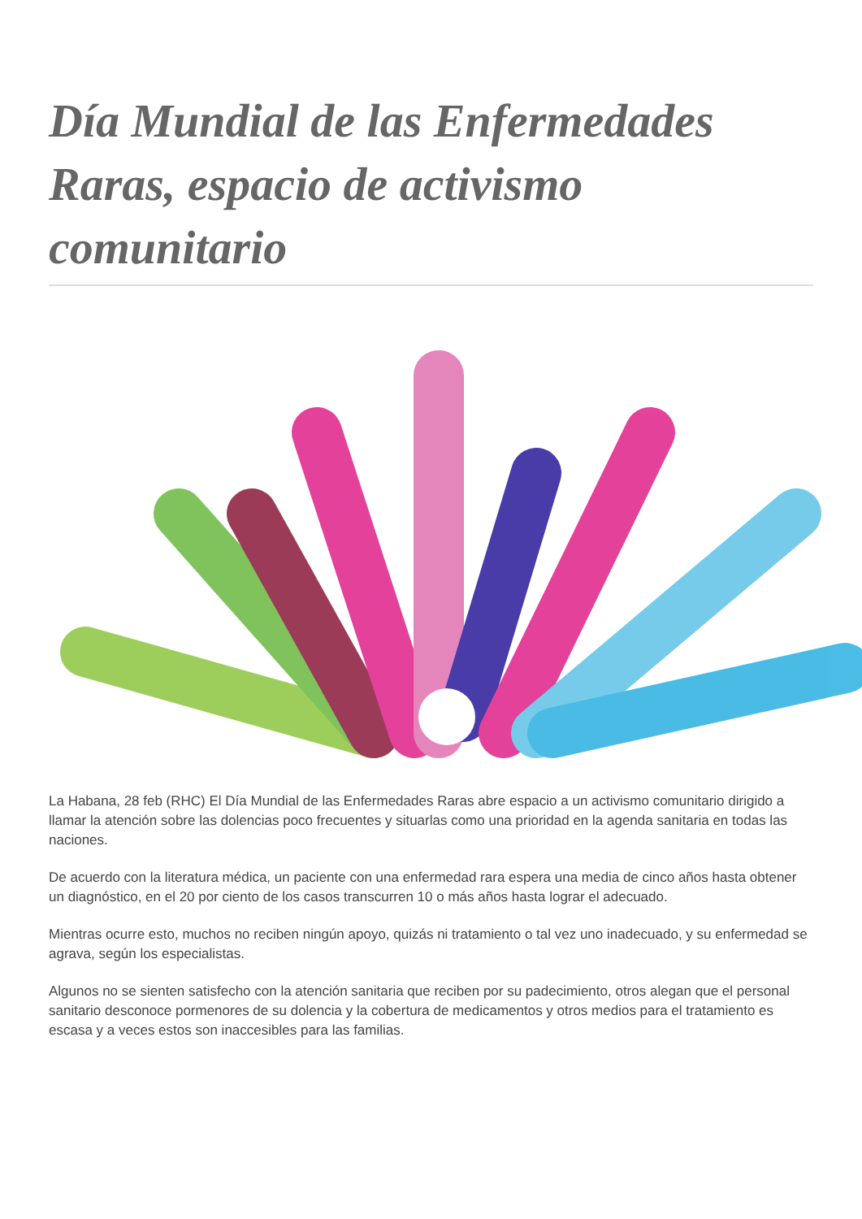Día Mundial de las Enfermedades Raras, espacio de activismo comunitario
La Habana, 28 feb (RHC) El Día Mundial de las Enfermedades Raras abre espacio a un activismo comunitario dirigido a llamar la atención sobre las dolencias poco frecuentes y situarlas como una prioridad en la agenda sanitaria en todas las naciones.
De acuerdo con la literatura médica, un paciente con una enfermedad rara espera una media de cinco años hasta obtener un diagnóstico, en el 20 por ciento de los casos transcurren 10 o más años hasta lograr el adecuado.
Mientras ocurre esto, muchos no reciben ningún apoyo, quizás ni tratamiento o tal vez uno inadecuado, y su enfermedad se agrava, según los especialistas.
Algunos no se sienten satisfecho con la atención sanitaria que reciben por su padecimiento, otros alegan que el personal sanitario desconoce pormenores de su dolencia y la cobertura de medicamentos y otros medios para el tratamiento es escasa y a veces estos son inaccesibles para las familias.